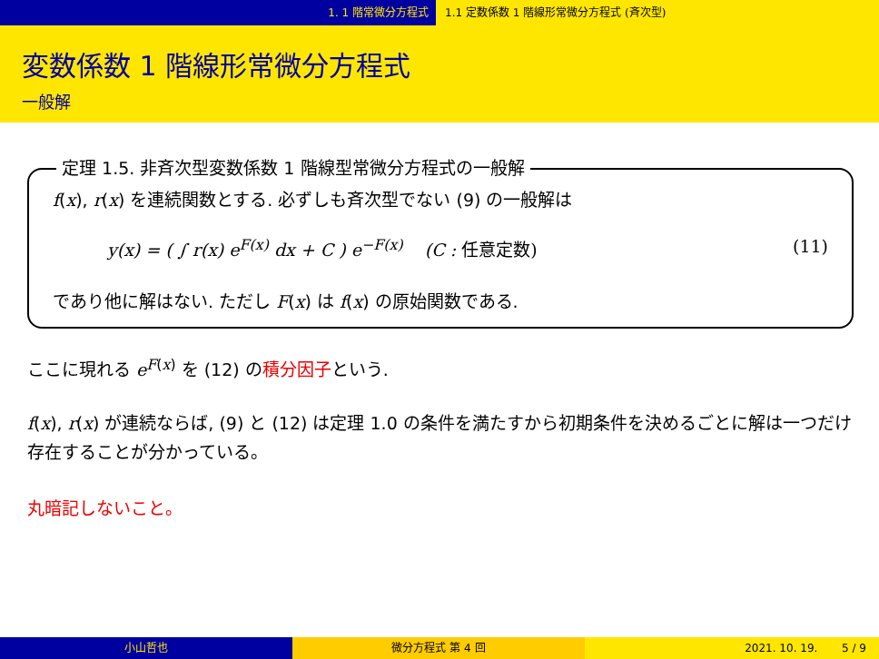1. 1 階常微分方程式 1.1 定数係数 1 階線形常微分方程式 (斉次型)
変数係数 1 階線形常微分方程式
一般解
定理 1.5. 非斉次型変数係数 1 階線型常微分方程式の一般解
f(x), r(x) を連続関数とする. 必ずしも斉次型でない (9) の一般解は
y(x) = ( ∫ r(x) e<sup>F(x)</sup> dx + C ) e<sup>−F(x)</sup> (C : 任意定数) (11)
であり他に解はない. ただし F(x) は f(x) の原始関数である.
ここに現れる e<sup>F(x)</sup> を (12) の積分因子という.
f(x), r(x) が連続ならば, (9) と (12) は定理 1.0 の条件を満たすから初期条件を決めるごとに解は一つだけ存在することが分かっている。
丸暗記しないこと。
小山哲也 微分方程式 第 4 回 2021. 10. 19. 5 / 9